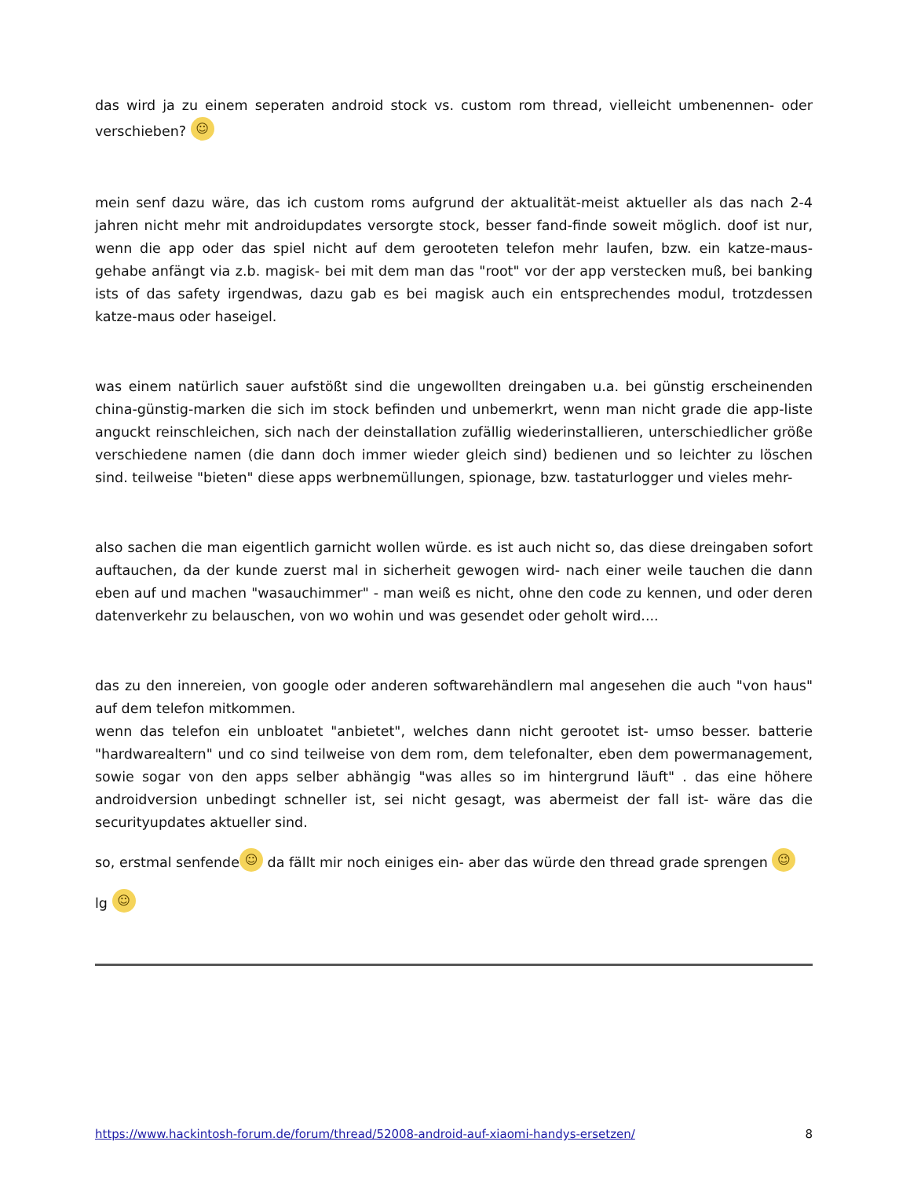das wird ja zu einem seperaten android stock vs. custom rom thread, vielleicht umbenennen- oder verschieben? ☺
mein senf dazu wäre, das ich custom roms aufgrund der aktualität-meist aktueller als das nach 2-4 jahren nicht mehr mit androidupdates versorgte stock, besser fand-finde soweit möglich. doof ist nur, wenn die app oder das spiel nicht auf dem gerooteten telefon mehr laufen, bzw. ein katze-maus- gehabe anfängt via z.b. magisk- bei mit dem man das "root" vor der app verstecken muß, bei banking ists of das safety irgendwas, dazu gab es bei magisk auch ein entsprechendes modul, trotzdessen katze-maus oder haseigel.
was einem natürlich sauer aufstößt sind die ungewollten dreingaben u.a. bei günstig erscheinenden china-günstig-marken die sich im stock befinden und unbemerkrt, wenn man nicht grade die app-liste anguckt reinschleichen, sich nach der deinstallation zufällig wiederinstallieren, unterschiedlicher größe verschiedene namen (die dann doch immer wieder gleich sind) bedienen und so leichter zu löschen sind. teilweise "bieten" diese apps werbnemüllungen, spionage, bzw. tastaturlogger und vieles mehr-
also sachen die man eigentlich garnicht wollen würde. es ist auch nicht so, das diese dreingaben sofort auftauchen, da der kunde zuerst mal in sicherheit gewogen wird- nach einer weile tauchen die dann eben auf und machen "wasauchimmer" - man weiß es nicht, ohne den code zu kennen, und oder deren datenverkehr zu belauschen, von wo wohin und was gesendet oder geholt wird....
das zu den innereien, von google oder anderen softwarehändlern mal angesehen die auch "von haus" auf dem telefon mitkommen.
wenn das telefon ein unbloatet "anbietet", welches dann nicht gerootet ist- umso besser. batterie "hardwarealtern" und co sind teilweise von dem rom, dem telefonalter, eben dem powermanagement, sowie sogar von den apps selber abhängig "was alles so im hintergrund läuft" . das eine höhere androidversion unbedingt schneller ist, sei nicht gesagt, was abermeist der fall ist- wäre das die securityupdates aktueller sind.
so, erstmal senfende ☺ da fällt mir noch einiges ein- aber das würde den thread grade sprengen 😉
lg ☺
https://www.hackintosh-forum.de/forum/thread/52008-android-auf-xiaomi-handys-ersetzen/ 8